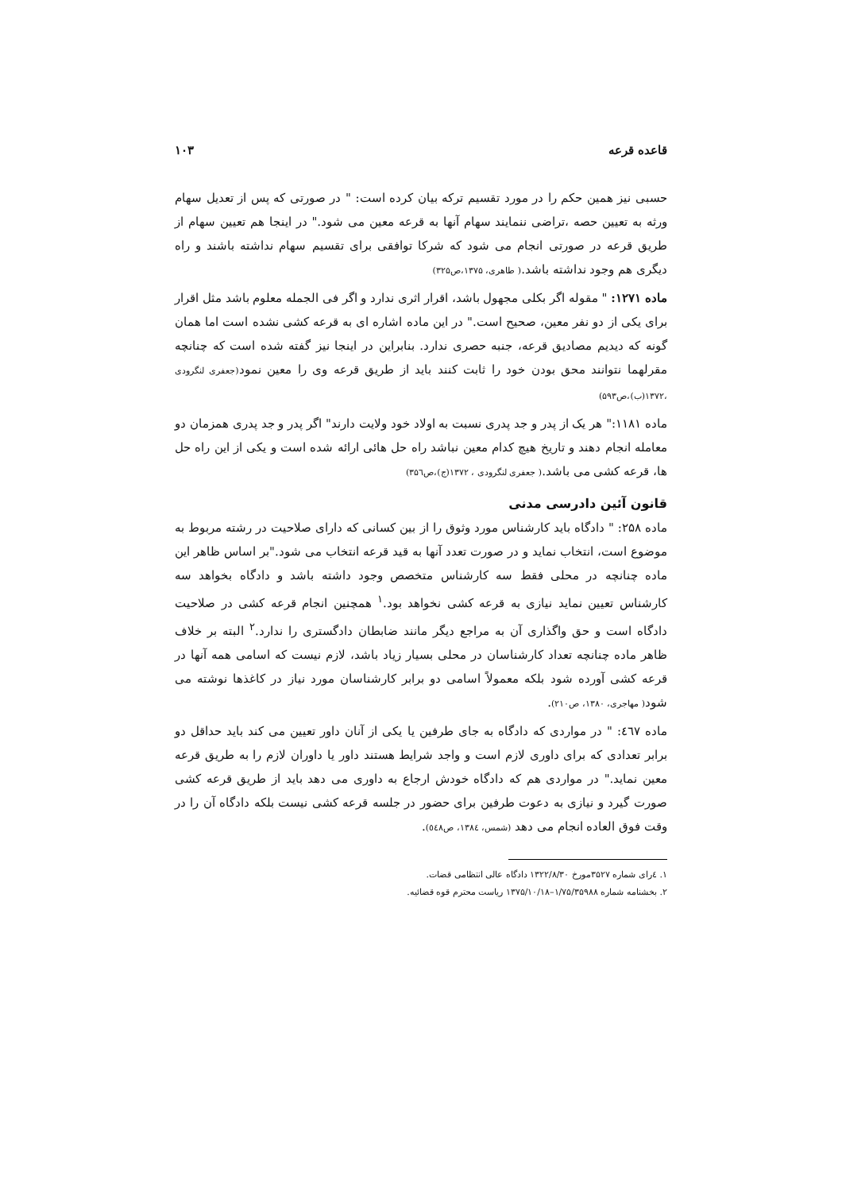قاعده قرعه ۱۰۳
حسبی نیز همین حکم را در مورد تقسیم ترکه بیان کرده است: " در صورتی که پس از تعدیل سهام ورثه به تعیین حصه ،تراضی ننمایند سهام آنها به قرعه معین می شود." در اینجا هم تعیین سهام از طریق قرعه در صورتی انجام می شود که شرکا توافقی برای تقسیم سهام نداشته باشند و راه دیگری هم وجود نداشته باشد.( طاهری، ۱۳۷۵،ص۳۲۵)
ماده ۱۲۷۱: " مقوله اگر بکلی مجهول باشد، اقرار اثری ندارد و اگر فی الجمله معلوم باشد مثل اقرار برای یکی از دو نفر معین، صحیح است." در این ماده اشاره ای به قرعه کشی نشده است اما همان گونه که دیدیم مصادیق قرعه، جنبه حصری ندارد. بنابراین در اینجا نیز گفته شده است که چنانچه مقرلهما نتوانند محق بودن خود را ثابت کنند باید از طریق قرعه وی را معین نمود(جعفری لنگرودی ،۱۳۷۲(ب)،ص۵۹۳)
ماده ۱۱۸۱:" هر یک از پدر و جد پدری نسبت به اولاد خود ولایت دارند" اگر پدر و جد پدری همزمان دو معامله انجام دهند و تاریخ هیچ کدام معین نباشد راه حل هائی ارائه شده است و یکی از این راه حل ها، قرعه کشی می باشد.( جعفری لنگرودی ، ۱۳۷۲(ج)،ص۳۵٦)
قانون آئین دادرسی مدنی
ماده ۲۵۸: " دادگاه باید کارشناس مورد وثوق را از بین کسانی که دارای صلاحیت در رشته مربوط به موضوع است، انتخاب نماید و در صورت تعدد آنها به قید قرعه انتخاب می شود."بر اساس ظاهر این ماده چنانچه در محلی فقط سه کارشناس متخصص وجود داشته باشد و دادگاه بخواهد سه کارشناس تعیین نماید نیازی به قرعه کشی نخواهد بود.<sup>۱</sup> همچنین انجام قرعه کشی در صلاحیت دادگاه است و حق واگذاری آن به مراجع دیگر مانند ضابطان دادگستری را ندارد.<sup>۲</sup> البته بر خلاف ظاهر ماده چنانچه تعداد کارشناسان در محلی بسیار زیاد باشد، لازم نیست که اسامی همه آنها در قرعه کشی آورده شود بلکه معمولاً اسامی دو برابر کارشناسان مورد نیاز در کاغذها نوشته می شود( مهاجری، ۱۳۸۰، ص۲۱۰).
ماده ٤٦٧: " در مواردی که دادگاه به جای طرفین یا یکی از آنان داور تعیین می کند باید حداقل دو برابر تعدادی که برای داوری لازم است و واجد شرایط هستند داور یا داوران لازم را به طریق قرعه معین نماید." در مواردی هم که دادگاه خودش ارجاع به داوری می دهد باید از طریق قرعه کشی صورت گیرد و نیازی به دعوت طرفین برای حضور در جلسه قرعه کشی نیست بلکه دادگاه آن را در وقت فوق العاده انجام می دهد (شمس، ۱۳۸٤، ص٥٤٨).
۱. ٤رای شماره ۳۵۲۷مورخ ۱۳۲۲/۸/۳۰ دادگاه عالی انتظامی قضات.
۲. بخشنامه شماره ۱/۷۵/۳۵۹۸۸–۱۳۷۵/۱۰/۱۸ ریاست محترم قوه قضائیه.